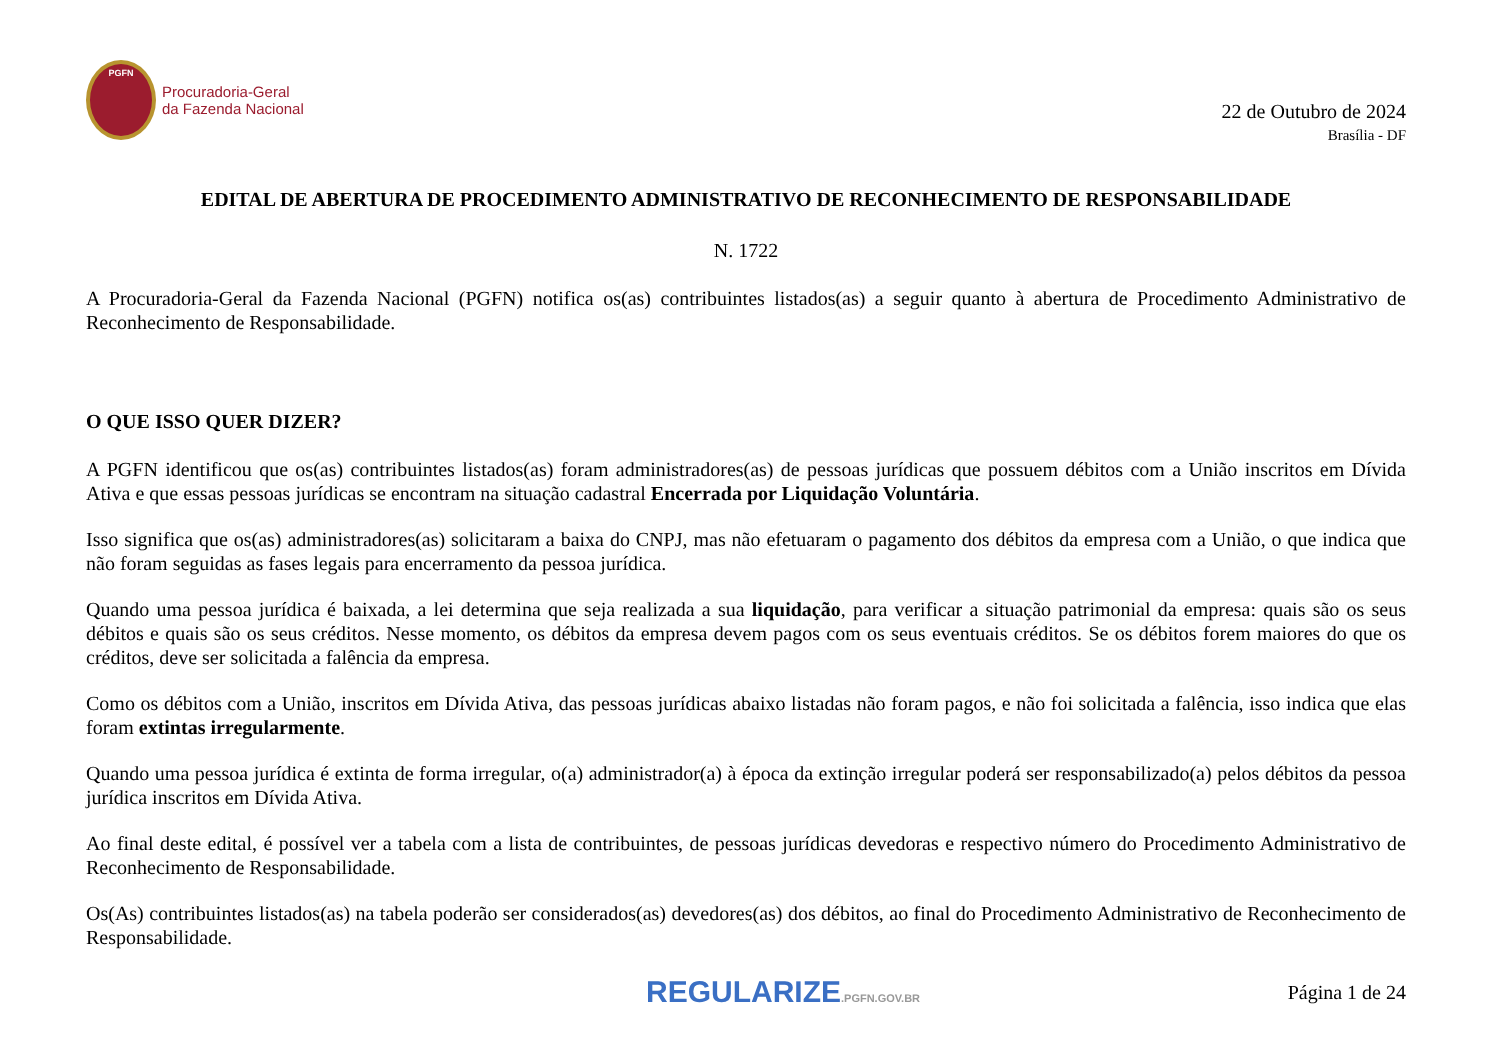PGFN
Procuradoria-Geral
da Fazenda Nacional
22 de Outubro de 2024
Brasília - DF
EDITAL DE ABERTURA DE PROCEDIMENTO ADMINISTRATIVO DE RECONHECIMENTO DE RESPONSABILIDADE
N. 1722
A Procuradoria-Geral da Fazenda Nacional (PGFN) notifica os(as) contribuintes listados(as) a seguir quanto à abertura de Procedimento Administrativo de Reconhecimento de Responsabilidade.
O QUE ISSO QUER DIZER?
A PGFN identificou que os(as) contribuintes listados(as) foram administradores(as) de pessoas jurídicas que possuem débitos com a União inscritos em Dívida Ativa e que essas pessoas jurídicas se encontram na situação cadastral Encerrada por Liquidação Voluntária.
Isso significa que os(as) administradores(as) solicitaram a baixa do CNPJ, mas não efetuaram o pagamento dos débitos da empresa com a União, o que indica que não foram seguidas as fases legais para encerramento da pessoa jurídica.
Quando uma pessoa jurídica é baixada, a lei determina que seja realizada a sua liquidação, para verificar a situação patrimonial da empresa: quais são os seus débitos e quais são os seus créditos. Nesse momento, os débitos da empresa devem pagos com os seus eventuais créditos. Se os débitos forem maiores do que os créditos, deve ser solicitada a falência da empresa.
Como os débitos com a União, inscritos em Dívida Ativa, das pessoas jurídicas abaixo listadas não foram pagos, e não foi solicitada a falência, isso indica que elas foram extintas irregularmente.
Quando uma pessoa jurídica é extinta de forma irregular, o(a) administrador(a) à época da extinção irregular poderá ser responsabilizado(a) pelos débitos da pessoa jurídica inscritos em Dívida Ativa.
Ao final deste edital, é possível ver a tabela com a lista de contribuintes, de pessoas jurídicas devedoras e respectivo número do Procedimento Administrativo de Reconhecimento de Responsabilidade.
Os(As) contribuintes listados(as) na tabela poderão ser considerados(as) devedores(as) dos débitos, ao final do Procedimento Administrativo de Reconhecimento de Responsabilidade.
REGULARIZE.PGFN.GOV.BR
Página 1 de 24